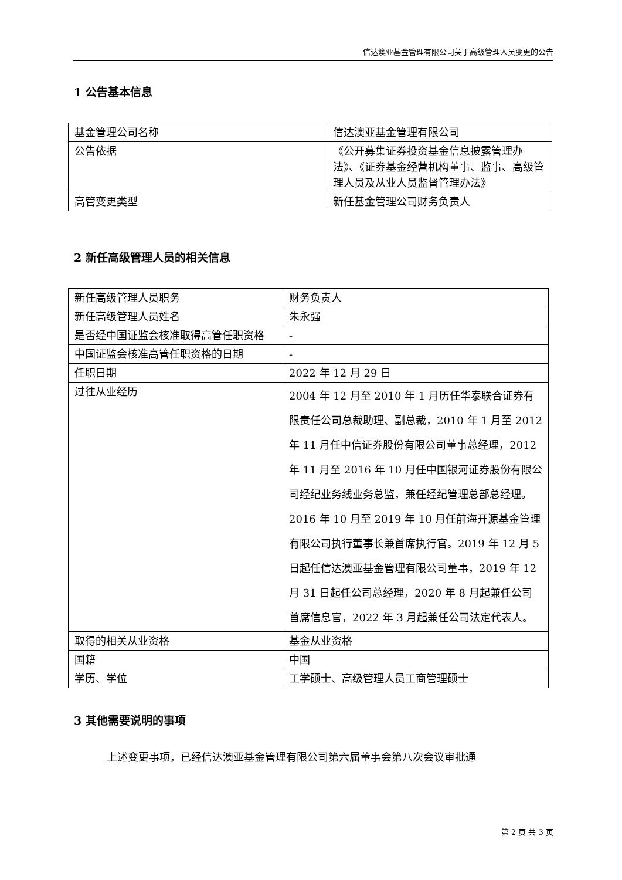信达澳亚基金管理有限公司关于高级管理人员变更的公告
1 公告基本信息
| 基金管理公司名称 | 信达澳亚基金管理有限公司 |
| 公告依据 | 《公开募集证券投资基金信息披露管理办法》、《证券基金经营机构董事、监事、高级管理人员及从业人员监督管理办法》 |
| 高管变更类型 | 新任基金管理公司财务负责人 |
2 新任高级管理人员的相关信息
| 新任高级管理人员职务 | 财务负责人 |
| 新任高级管理人员姓名 | 朱永强 |
| 是否经中国证监会核准取得高管任职资格 | - |
| 中国证监会核准高管任职资格的日期 | - |
| 任职日期 | 2022 年 12 月 29 日 |
| 过往从业经历 | 2004 年 12 月至 2010 年 1 月历任华泰联合证券有限责任公司总裁助理、副总裁，2010 年 1 月至 2012 年 11 月任中信证券股份有限公司董事总经理，2012 年 11 月至 2016 年 10 月任中国银河证券股份有限公司经纪业务线业务总监，兼任经纪管理总部总经理。2016 年 10 月至 2019 年 10 月任前海开源基金管理有限公司执行董事长兼首席执行官。2019 年 12 月 5 日起任信达澳亚基金管理有限公司董事，2019 年 12 月 31 日起任公司总经理，2020 年 8 月起兼任公司首席信息官，2022 年 3 月起兼任公司法定代表人。 |
| 取得的相关从业资格 | 基金从业资格 |
| 国籍 | 中国 |
| 学历、学位 | 工学硕士、高级管理人员工商管理硕士 |
3 其他需要说明的事项
上述变更事项，已经信达澳亚基金管理有限公司第六届董事会第八次会议审批通
第 2 页 共 3 页